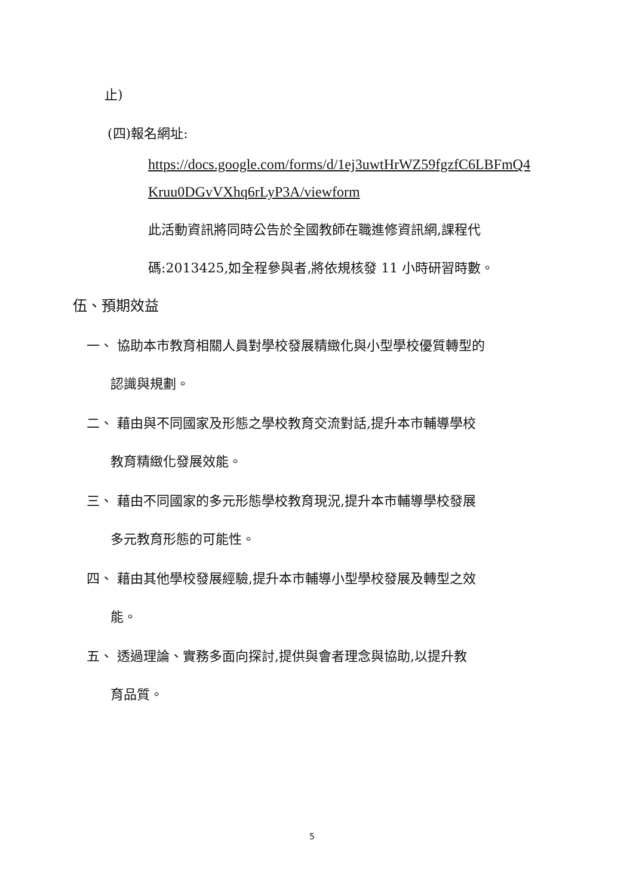止)
(四)報名網址:
https://docs.google.com/forms/d/1ej3uwtHrWZ59fgzfC6LBFmQ4
Kruu0DGvVXhq6rLyP3A/viewform
此活動資訊將同時公告於全國教師在職進修資訊網,課程代
碼:2013425,如全程參與者,將依規核發 11 小時研習時數。
伍、預期效益
一、 協助本市教育相關人員對學校發展精緻化與小型學校優質轉型的
認識與規劃。
二、 藉由與不同國家及形態之學校教育交流對話,提升本市輔導學校
教育精緻化發展效能。
三、 藉由不同國家的多元形態學校教育現況,提升本市輔導學校發展
多元教育形態的可能性。
四、 藉由其他學校發展經驗,提升本市輔導小型學校發展及轉型之效
能。
五、 透過理論、實務多面向探討,提供與會者理念與協助,以提升教
育品質。
5